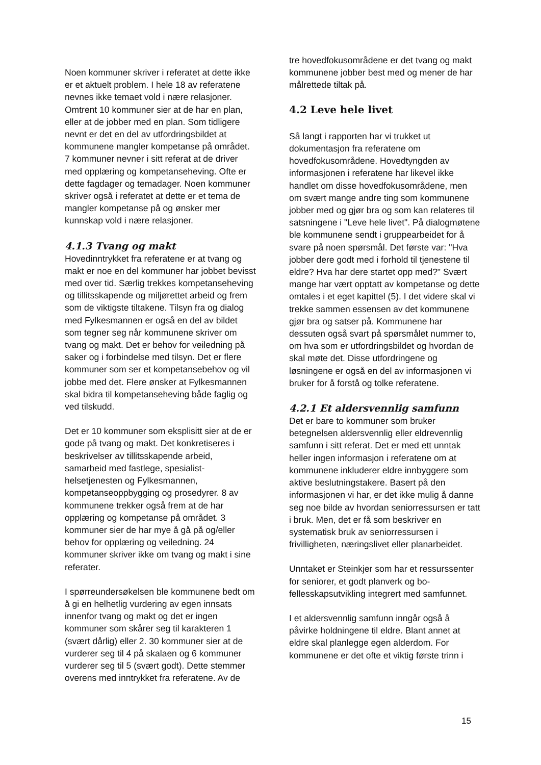Noen kommuner skriver i referatet at dette ikke er et aktuelt problem. I hele 18 av referatene nevnes ikke temaet vold i nære relasjoner. Omtrent 10 kommuner sier at de har en plan, eller at de jobber med en plan. Som tidligere nevnt er det en del av utfordringsbildet at kommunene mangler kompetanse på området. 7 kommuner nevner i sitt referat at de driver med opplæring og kompetanseheving. Ofte er dette fagdager og temadager. Noen kommuner skriver også i referatet at dette er et tema de mangler kompetanse på og ønsker mer kunnskap vold i nære relasjoner.
4.1.3 Tvang og makt
Hovedinntrykket fra referatene er at tvang og makt er noe en del kommuner har jobbet bevisst med over tid. Særlig trekkes kompetanseheving og tillitsskapende og miljørettet arbeid og frem som de viktigste tiltakene. Tilsyn fra og dialog med Fylkesmannen er også en del av bildet som tegner seg når kommunene skriver om tvang og makt. Det er behov for veiledning på saker og i forbindelse med tilsyn. Det er flere kommuner som ser et kompetansebehov og vil jobbe med det. Flere ønsker at Fylkesmannen skal bidra til kompetanseheving både faglig og ved tilskudd.
Det er 10 kommuner som eksplisitt sier at de er gode på tvang og makt. Det konkretiseres i beskrivelser av tillitsskapende arbeid, samarbeid med fastlege, spesialist-helsetjenesten og Fylkesmannen, kompetanseoppbygging og prosedyrer. 8 av kommunene trekker også frem at de har opplæring og kompetanse på området. 3 kommuner sier de har mye å gå på og/eller behov for opplæring og veiledning. 24 kommuner skriver ikke om tvang og makt i sine referater.
I spørreundersøkelsen ble kommunene bedt om å gi en helhetlig vurdering av egen innsats innenfor tvang og makt og det er ingen kommuner som skårer seg til karakteren 1 (svært dårlig) eller 2. 30 kommuner sier at de vurderer seg til 4 på skalaen og 6 kommuner vurderer seg til 5 (svært godt). Dette stemmer overens med inntrykket fra referatene. Av de
tre hovedfokusområdene er det tvang og makt kommunene jobber best med og mener de har målrettede tiltak på.
4.2 Leve hele livet
Så langt i rapporten har vi trukket ut dokumentasjon fra referatene om hovedfokusområdene. Hovedtyngden av informasjonen i referatene har likevel ikke handlet om disse hovedfokusområdene, men om svært mange andre ting som kommunene jobber med og gjør bra og som kan relateres til satsningene i "Leve hele livet". På dialogmøtene ble kommunene sendt i gruppearbeidet for å svare på noen spørsmål. Det første var: "Hva jobber dere godt med i forhold til tjenestene til eldre? Hva har dere startet opp med?" Svært mange har vært opptatt av kompetanse og dette omtales i et eget kapittel (5). I det videre skal vi trekke sammen essensen av det kommunene gjør bra og satser på. Kommunene har dessuten også svart på spørsmålet nummer to, om hva som er utfordringsbildet og hvordan de skal møte det. Disse utfordringene og løsningene er også en del av informasjonen vi bruker for å forstå og tolke referatene.
4.2.1 Et aldersvennlig samfunn
Det er bare to kommuner som bruker betegnelsen aldersvennlig eller eldrevennlig samfunn i sitt referat. Det er med ett unntak heller ingen informasjon i referatene om at kommunene inkluderer eldre innbyggere som aktive beslutningstakere. Basert på den informasjonen vi har, er det ikke mulig å danne seg noe bilde av hvordan seniorressursen er tatt i bruk. Men, det er få som beskriver en systematisk bruk av seniorressursen i frivilligheten, næringslivet eller planarbeidet.
Unntaket er Steinkjer som har et ressurssenter for seniorer, et godt planverk og bo-fellesskapsutvikling integrert med samfunnet.
I et aldersvennlig samfunn inngår også å påvirke holdningene til eldre. Blant annet at eldre skal planlegge egen alderdom. For kommunene er det ofte et viktig første trinn i
15